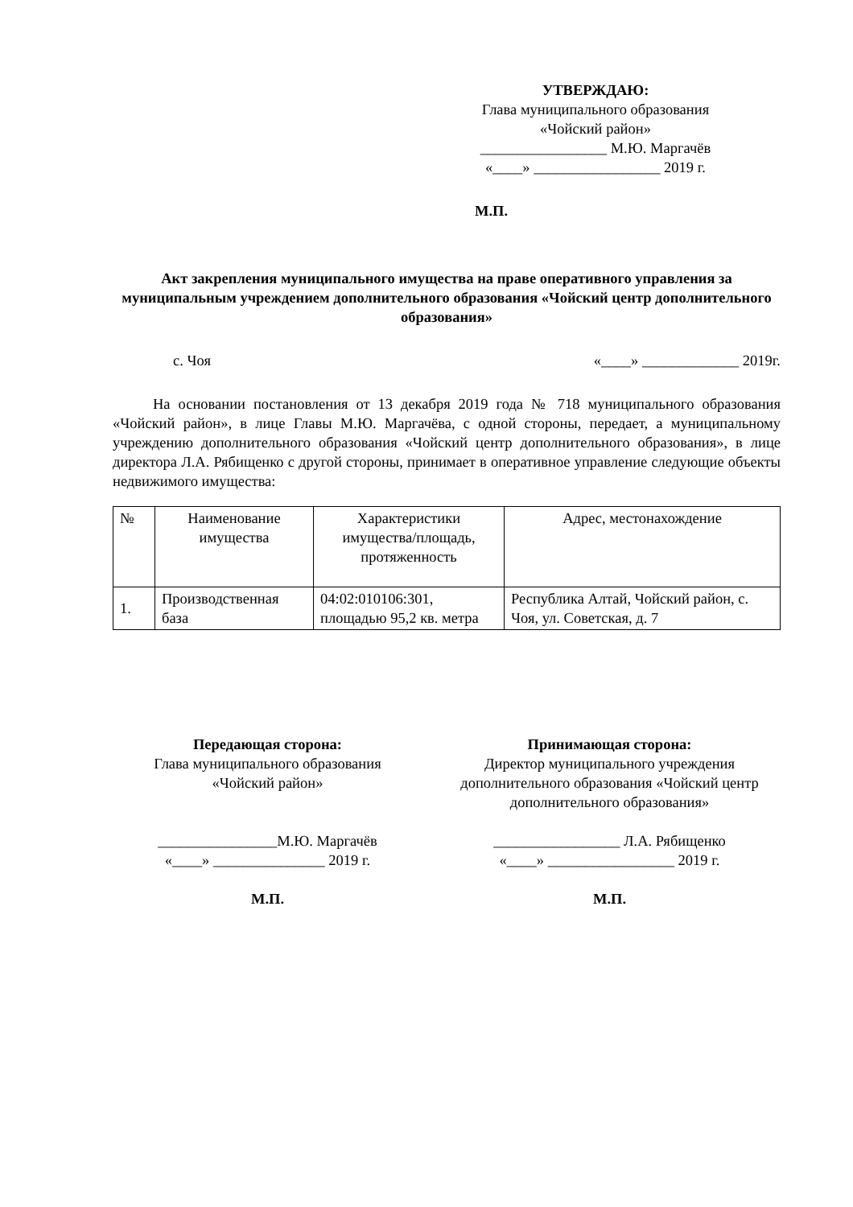УТВЕРЖДАЮ:
Глава муниципального образования
«Чойский район»
_________________ М.Ю. Маргачёв
«____» _________________ 2019 г.
М.П.
Акт закрепления муниципального имущества на праве оперативного управления за муниципальным учреждением дополнительного образования «Чойский центр дополнительного образования»
с. Чоя «____» _____________ 2019г.
На основании постановления от 13 декабря 2019 года № 718 муниципального образования «Чойский район», в лице Главы М.Ю. Маргачёва, с одной стороны, передает, а муниципальному учреждению дополнительного образования «Чойский центр дополнительного образования», в лице директора Л.А. Рябищенко с другой стороны, принимает в оперативное управление следующие объекты недвижимого имущества:
| № | Наименование имущества | Характеристики имущества/площадь, протяженность | Адрес, местонахождение |
| 1. | Производственная база | 04:02:010106:301, площадью 95,2 кв. метра | Республика Алтай, Чойский район, с. Чоя, ул. Советская, д. 7 |
Передающая сторона:
Глава муниципального образования
«Чойский район»
________________М.Ю. Маргачёв
«____» _______________ 2019 г.
М.П.
Принимающая сторона:
Директор муниципального учреждения
дополнительного образования «Чойский центр дополнительного образования»
_________________ Л.А. Рябищенко
«____» _________________ 2019 г.
М.П.